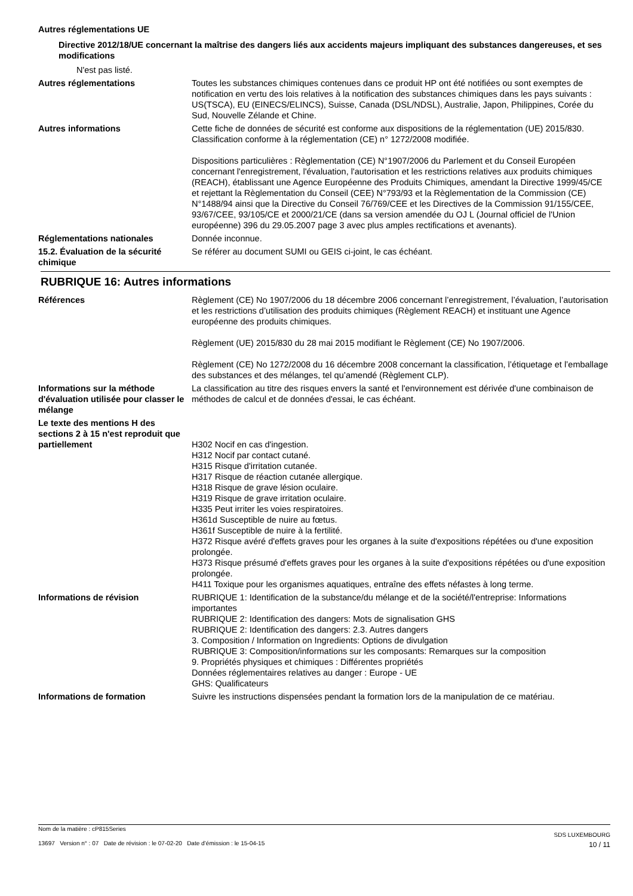Autres réglementations UE
Directive 2012/18/UE concernant la maîtrise des dangers liés aux accidents majeurs impliquant des substances dangereuses, et ses modifications
N'est pas listé.
Autres réglementations
Toutes les substances chimiques contenues dans ce produit HP ont été notifiées ou sont exemptes de notification en vertu des lois relatives à la notification des substances chimiques dans les pays suivants : US(TSCA), EU (EINECS/ELINCS), Suisse, Canada (DSL/NDSL), Australie, Japon, Philippines, Corée du Sud, Nouvelle Zélande et Chine.
Autres informations
Cette fiche de données de sécurité est conforme aux dispositions de la réglementation (UE) 2015/830. Classification conforme à la réglementation (CE) n° 1272/2008 modifiée.
Dispositions particulières : Règlementation (CE) N°1907/2006 du Parlement et du Conseil Européen concernant l'enregistrement, l'évaluation, l'autorisation et les restrictions relatives aux produits chimiques (REACH), établissant une Agence Européenne des Produits Chimiques, amendant la Directive 1999/45/CE et rejettant la Règlementation du Conseil (CEE) N°793/93 et la Règlementation de la Commission (CE) N°1488/94 ainsi que la Directive du Conseil 76/769/CEE et les Directives de la Commission 91/155/CEE, 93/67/CEE, 93/105/CE et 2000/21/CE (dans sa version amendée du OJ L (Journal officiel de l'Union européenne) 396 du 29.05.2007 page 3 avec plus amples rectifications et avenants).
Réglementations nationales
Donnée inconnue.
15.2. Évaluation de la sécurité chimique
Se référer au document SUMI ou GEIS ci-joint, le cas échéant.
RUBRIQUE 16: Autres informations
Références
Règlement (CE) No 1907/2006 du 18 décembre 2006 concernant l’enregistrement, l’évaluation, l’autorisation et les restrictions d’utilisation des produits chimiques (Règlement REACH) et instituant une Agence européenne des produits chimiques.
Règlement (UE) 2015/830 du 28 mai 2015 modifiant le Règlement (CE) No 1907/2006.
Règlement (CE) No 1272/2008 du 16 décembre 2008 concernant la classification, l’étiquetage et l’emballage des substances et des mélanges, tel qu’amendé (Règlement CLP).
Informations sur la méthode d'évaluation utilisée pour classer le mélange
La classification au titre des risques envers la santé et l'environnement est dérivée d'une combinaison de méthodes de calcul et de données d'essai, le cas échéant.
Le texte des mentions H des sections 2 à 15 n'est reproduit que partiellement
H302 Nocif en cas d'ingestion.
H312 Nocif par contact cutané.
H315 Risque d'irritation cutanée.
H317 Risque de réaction cutanée allergique.
H318 Risque de grave lésion oculaire.
H319 Risque de grave irritation oculaire.
H335 Peut irriter les voies respiratoires.
H361d Susceptible de nuire au fœtus.
H361f Susceptible de nuire à la fertilité.
H372 Risque avéré d'effets graves pour les organes à la suite d'expositions répétées ou d'une exposition prolongée.
H373 Risque présumé d'effets graves pour les organes à la suite d'expositions répétées ou d'une exposition prolongée.
H411 Toxique pour les organismes aquatiques, entraîne des effets néfastes à long terme.
Informations de révision
RUBRIQUE 1: Identification de la substance/du mélange et de la société/l'entreprise: Informations importantes
RUBRIQUE 2: Identification des dangers: Mots de signalisation GHS
RUBRIQUE 2: Identification des dangers: 2.3. Autres dangers
3. Composition / Information on Ingredients: Options de divulgation
RUBRIQUE 3: Composition/informations sur les composants: Remarques sur la composition
9. Propriétés physiques et chimiques : Différentes propriétés
Données réglementaires relatives au danger : Europe - UE
GHS: Qualificateurs
Informations de formation
Suivre les instructions dispensées pendant la formation lors de la manipulation de ce matériau.
Nom de la matière : cP815Series
13697 Version n° : 07 Date de révision : le 07-02-20 Date d’émission : le 15-04-15
SDS LUXEMBOURG
10 / 11